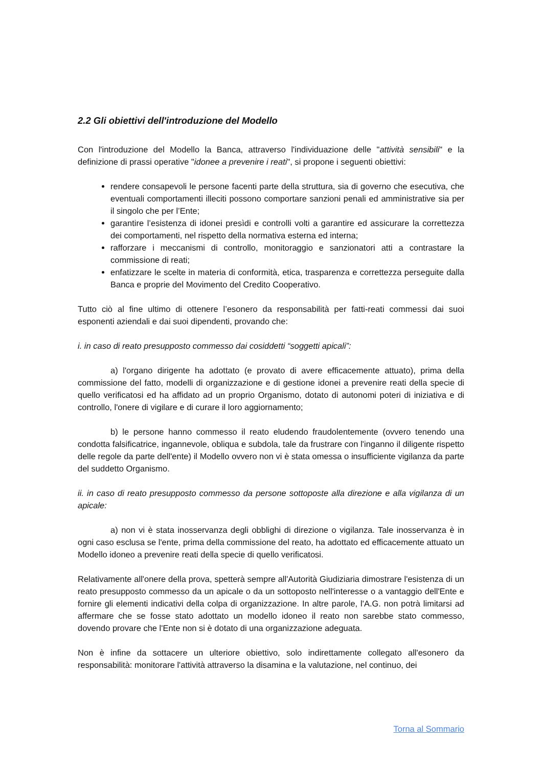2.2 Gli obiettivi dell'introduzione del Modello
Con l'introduzione del Modello la Banca, attraverso l'individuazione delle "attività sensibili" e la definizione di prassi operative "idonee a prevenire i reati", si propone i seguenti obiettivi:
rendere consapevoli le persone facenti parte della struttura, sia di governo che esecutiva, che eventuali comportamenti illeciti possono comportare sanzioni penali ed amministrative sia per il singolo che per l’Ente;
garantire l’esistenza di idonei presìdi e controlli volti a garantire ed assicurare la correttezza dei comportamenti, nel rispetto della normativa esterna ed interna;
rafforzare i meccanismi di controllo, monitoraggio e sanzionatori atti a contrastare la commissione di reati;
enfatizzare le scelte in materia di conformità, etica, trasparenza e correttezza perseguite dalla Banca e proprie del Movimento del Credito Cooperativo.
Tutto ciò al fine ultimo di ottenere l’esonero da responsabilità per fatti-reati commessi dai suoi esponenti aziendali e dai suoi dipendenti, provando che:
i. in caso di reato presupposto commesso dai cosiddetti “soggetti apicali”:
a) l'organo dirigente ha adottato (e provato di avere efficacemente attuato), prima della commissione del fatto, modelli di organizzazione e di gestione idonei a prevenire reati della specie di quello verificatosi ed ha affidato ad un proprio Organismo, dotato di autonomi poteri di iniziativa e di controllo, l'onere di vigilare e di curare il loro aggiornamento;
b) le persone hanno commesso il reato eludendo fraudolentemente (ovvero tenendo una condotta falsificatrice, ingannevole, obliqua e subdola, tale da frustrare con l'inganno il diligente rispetto delle regole da parte dell'ente) il Modello ovvero non vi è stata omessa o insufficiente vigilanza da parte del suddetto Organismo.
ii. in caso di reato presupposto commesso da persone sottoposte alla direzione e alla vigilanza di un apicale:
a) non vi è stata inosservanza degli obblighi di direzione o vigilanza. Tale inosservanza è in ogni caso esclusa se l'ente, prima della commissione del reato, ha adottato ed efficacemente attuato un Modello idoneo a prevenire reati della specie di quello verificatosi.
Relativamente all'onere della prova, spetterà sempre all'Autorità Giudiziaria dimostrare l'esistenza di un reato presupposto commesso da un apicale o da un sottoposto nell'interesse o a vantaggio dell'Ente e fornire gli elementi indicativi della colpa di organizzazione. In altre parole, l'A.G. non potrà limitarsi ad affermare che se fosse stato adottato un modello idoneo il reato non sarebbe stato commesso, dovendo provare che l'Ente non si è dotato di una organizzazione adeguata.
Non è infine da sottacere un ulteriore obiettivo, solo indirettamente collegato all'esonero da responsabilità: monitorare l'attività attraverso la disamina e la valutazione, nel continuo, dei
Torna al Sommario